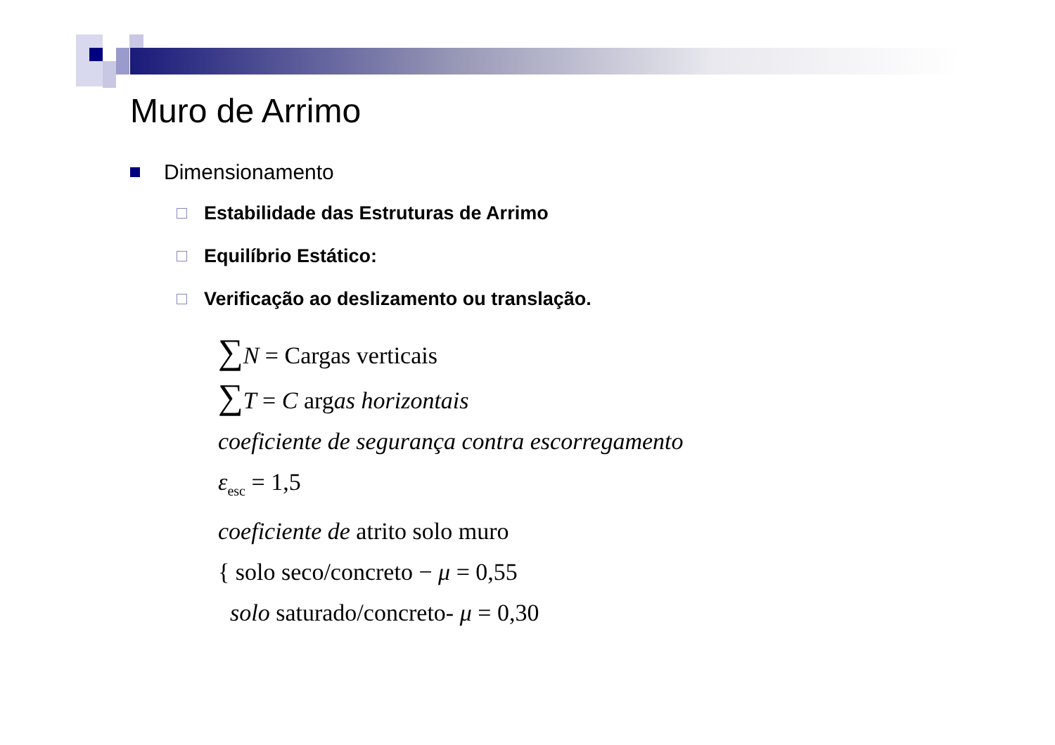Muro de Arrimo
Dimensionamento
Estabilidade das Estruturas de Arrimo
Equilíbrio Estático:
Verificação ao deslizamento ou translação.
∑N = Cargas verticais
∑T = C argas horizontais
coeficiente de segurança contra escorregamento
ε<sub>esc</sub> = 1,5
coeficiente de atrito solo muro
{ solo seco/concreto − μ = 0,55
solo saturado/concreto- μ = 0,30